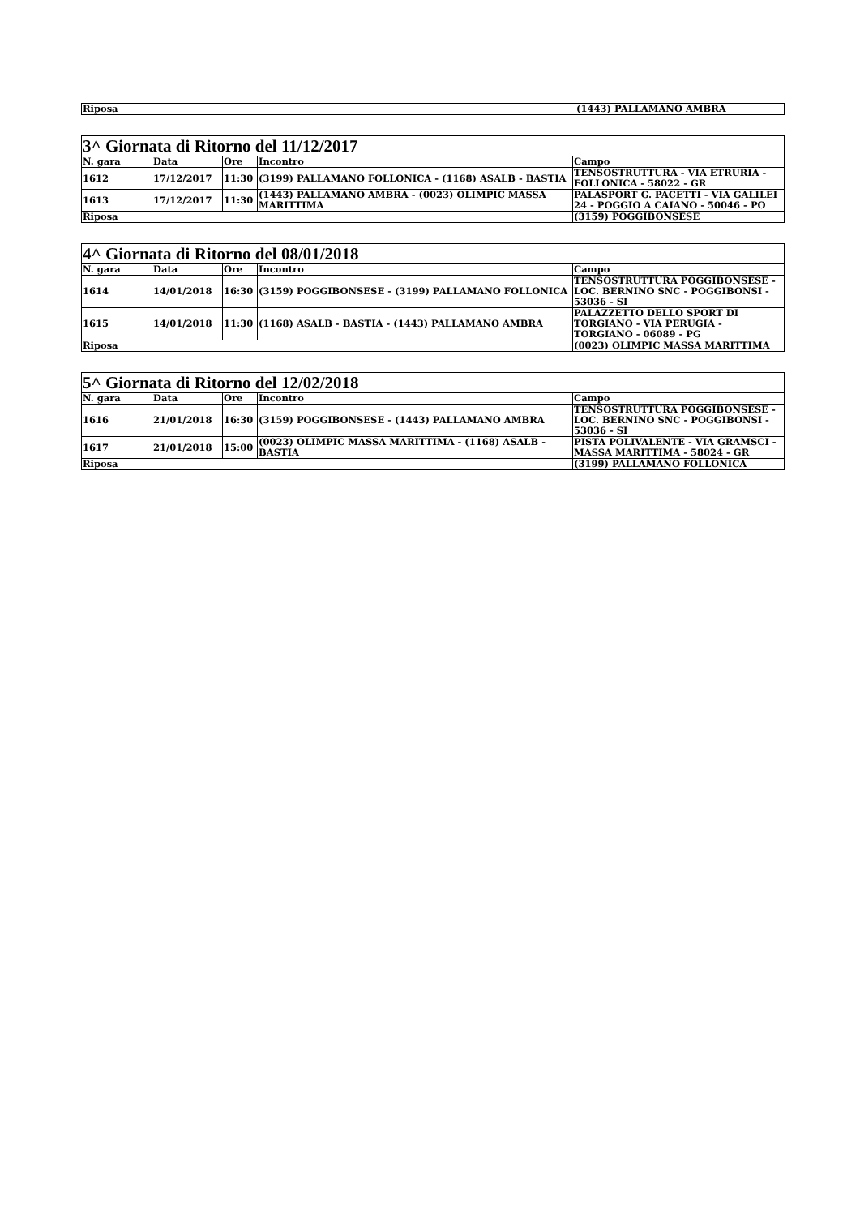| Riposa | (1443) PALLAMANO AMBRA |
| 3^ Giornata di Ritorno del 11/12/2017 | | | | |
| N. gara | Data | Ore | Incontro | Campo |
| 1612 | 17/12/2017 | 11:30 | (3199) PALLAMANO FOLLONICA - (1168) ASALB - BASTIA | TENSOSTRUTTURA - VIA ETRURIA - FOLLONICA - 58022 - GR |
| 1613 | 17/12/2017 | 11:30 | (1443) PALLAMANO AMBRA - (0023) OLIMPIC MASSA MARITTIMA | PALASPORT G. PACETTI - VIA GALILEI 24 - POGGIO A CAIANO - 50046 - PO |
| Riposa | | | | (3159) POGGIBONSESE |
| 4^ Giornata di Ritorno del 08/01/2018 | | | | |
| N. gara | Data | Ore | Incontro | Campo |
| 1614 | 14/01/2018 | 16:30 | (3159) POGGIBONSESE - (3199) PALLAMANO FOLLONICA | TENSOSTRUTTURA POGGIBONSESE - LOC. BERNINO SNC - POGGIBONSI - 53036 - SI |
| 1615 | 14/01/2018 | 11:30 | (1168) ASALB - BASTIA - (1443) PALLAMANO AMBRA | PALAZZETTO DELLO SPORT DI TORGIANO - VIA PERUGIA - TORGIANO - 06089 - PG |
| Riposa | | | | (0023) OLIMPIC MASSA MARITTIMA |
| 5^ Giornata di Ritorno del 12/02/2018 | | | | |
| N. gara | Data | Ore | Incontro | Campo |
| 1616 | 21/01/2018 | 16:30 | (3159) POGGIBONSESE - (1443) PALLAMANO AMBRA | TENSOSTRUTTURA POGGIBONSESE - LOC. BERNINO SNC - POGGIBONSI - 53036 - SI |
| 1617 | 21/01/2018 | 15:00 | (0023) OLIMPIC MASSA MARITTIMA - (1168) ASALB - BASTIA | PISTA POLIVALENTE - VIA GRAMSCI - MASSA MARITTIMA - 58024 - GR |
| Riposa | | | | (3199) PALLAMANO FOLLONICA |